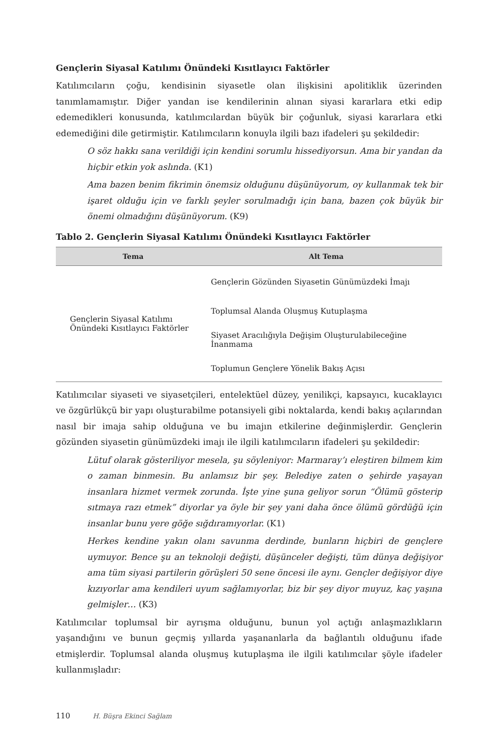Gençlerin Siyasal Katılımı Önündeki Kısıtlayıcı Faktörler
Katılımcıların çoğu, kendisinin siyasetle olan ilişkisini apolitiklik üzerinden tanımlamamıştır. Diğer yandan ise kendilerinin alınan siyasi kararlara etki edip edemedikleri konusunda, katılımcılardan büyük bir çoğunluk, siyasi kararlara etki edemediğini dile getirmiştir. Katılımcıların konuyla ilgili bazı ifadeleri şu şekildedir:
O söz hakkı sana verildiği için kendini sorumlu hissediyorsun. Ama bir yandan da hiçbir etkin yok aslında. (K1)
Ama bazen benim fikrimin önemsiz olduğunu düşünüyorum, oy kullanmak tek bir işaret olduğu için ve farklı şeyler sorulmadığı için bana, bazen çok büyük bir önemi olmadığını düşünüyorum. (K9)
Tablo 2. Gençlerin Siyasal Katılımı Önündeki Kısıtlayıcı Faktörler
| Tema | Alt Tema |
| --- | --- |
| Gençlerin Siyasal Katılımı Önündeki Kısıtlayıcı Faktörler | Gençlerin Gözünden Siyasetin Günümüzdeki İmajı |
| | Toplumsal Alanda Oluşmuş Kutuplaşma |
| | Siyaset Aracılığıyla Değişim Oluşturulabileceğine İnanmama |
| | Toplumun Gençlere Yönelik Bakış Açısı |
Katılımcılar siyaseti ve siyasetçileri, entelektüel düzey, yenilikçi, kapsayıcı, kucaklayıcı ve özgürlükçü bir yapı oluşturabilme potansiyeli gibi noktalarda, kendi bakış açılarından nasıl bir imaja sahip olduğuna ve bu imajın etkilerine değinmişlerdir. Gençlerin gözünden siyasetin günümüzdeki imajı ile ilgili katılımcıların ifadeleri şu şekildedir:
Lütuf olarak gösteriliyor mesela, şu söyleniyor: Marmaray’ı eleştiren bilmem kim o zaman binmesin. Bu anlamsız bir şey. Belediye zaten o şehirde yaşayan insanlara hizmet vermek zorunda. İşte yine şuna geliyor sorun “Ölümü gösterip sıtmaya razı etmek” diyorlar ya öyle bir şey yani daha önce ölümü gördüğü için insanlar bunu yere göğe sığdıramıyorlar. (K1)
Herkes kendine yakın olanı savunma derdinde, bunların hiçbiri de gençlere uymuyor. Bence şu an teknoloji değişti, düşünceler değişti, tüm dünya değişiyor ama tüm siyasi partilerin görüşleri 50 sene öncesi ile aynı. Gençler değişiyor diye kızıyorlar ama kendileri uyum sağlamıyorlar, biz bir şey diyor muyuz, kaç yaşına gelmişler… (K3)
Katılımcılar toplumsal bir ayrışma olduğunu, bunun yol açtığı anlaşmazlıkların yaşandığını ve bunun geçmiş yıllarda yaşananlarla da bağlantılı olduğunu ifade etmişlerdir. Toplumsal alanda oluşmuş kutuplaşma ile ilgili katılımcılar şöyle ifadeler kullanmışladır:
110 H. Büşra Ekinci Sağlam